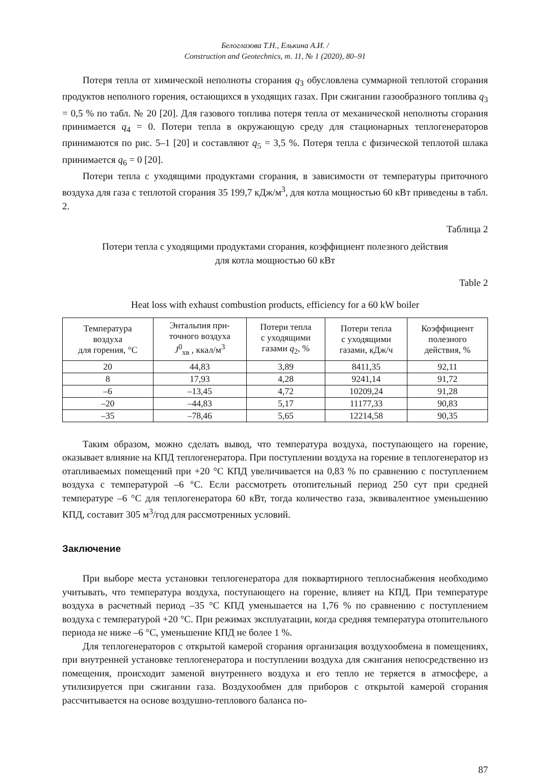Белоглазова Т.Н., Елькина А.И. /
Construction and Geotechnics, т. 11, № 1 (2020), 80–91
Потеря тепла от химической неполноты сгорания q<sub>3</sub> обусловлена суммарной теплотой сгорания продуктов неполного горения, остающихся в уходящих газах. При сжигании газообразного топлива q<sub>3</sub> = 0,5 % по табл. № 20 [20]. Для газового топлива потеря тепла от механической неполноты сгорания принимается q<sub>4</sub> = 0. Потери тепла в окружающую среду для стационарных теплогенераторов принимаются по рис. 5–1 [20] и составляют q<sub>5</sub> = 3,5 %. Потеря тепла с физической теплотой шлака принимается q<sub>6</sub> = 0 [20].
Потери тепла с уходящими продуктами сгорания, в зависимости от температуры приточного воздуха для газа с теплотой сгорания 35 199,7 кДж/м<sup>3</sup>, для котла мощностью 60 кВт приведены в табл. 2.
Таблица 2
Потери тепла с уходящими продуктами сгорания, коэффициент полезного действия
для котла мощностью 60 кВт
Table 2
Heat loss with exhaust combustion products, efficiency for a 60 kW boiler
| Температура воздуха для горения, °С | Энтальпия при- точного воздуха J<sup>0</sup><sub>хв</sub> , ккал/м<sup>3</sup> | Потери тепла с уходящими газами q<sub>2</sub>, % | Потери тепла с уходящими газами, кДж/ч | Коэффициент полезного действия, % |
| --- | --- | --- | --- | --- |
| 20 | 44,83 | 3,89 | 8411,35 | 92,11 |
| 8 | 17,93 | 4,28 | 9241,14 | 91,72 |
| –6 | –13,45 | 4,72 | 10209,24 | 91,28 |
| –20 | –44,83 | 5,17 | 11177,33 | 90,83 |
| –35 | –78,46 | 5,65 | 12214,58 | 90,35 |
Таким образом, можно сделать вывод, что температура воздуха, поступающего на горение, оказывает влияние на КПД теплогенератора. При поступлении воздуха на горение в теплогенератор из отапливаемых помещений при +20 °С КПД увеличивается на 0,83 % по сравнению с поступлением воздуха с температурой –6 °С. Если рассмотреть отопительный период 250 сут при средней температуре –6 °С для теплогенератора 60 кВт, тогда количество газа, эквивалентное уменьшению КПД, составит 305 м<sup>3</sup>/год для рассмотренных условий.
Заключение
При выборе места установки теплогенератора для поквартирного теплоснабжения необходимо учитывать, что температура воздуха, поступающего на горение, влияет на КПД. При температуре воздуха в расчетный период –35 °С КПД уменьшается на 1,76 % по сравнению с поступлением воздуха с температурой +20 °С. При режимах эксплуатации, когда средняя температура отопительного периода не ниже –6 °С, уменьшение КПД не более 1 %.
Для теплогенераторов с открытой камерой сгорания организация воздухообмена в помещениях, при внутренней установке теплогенератора и поступлении воздуха для сжигания непосредственно из помещения, происходит заменой внутреннего воздуха и его тепло не теряется в атмосфере, а утилизируется при сжигании газа. Воздухообмен для приборов с открытой камерой сгорания рассчитывается на основе воздушно-теплового баланса по-
87